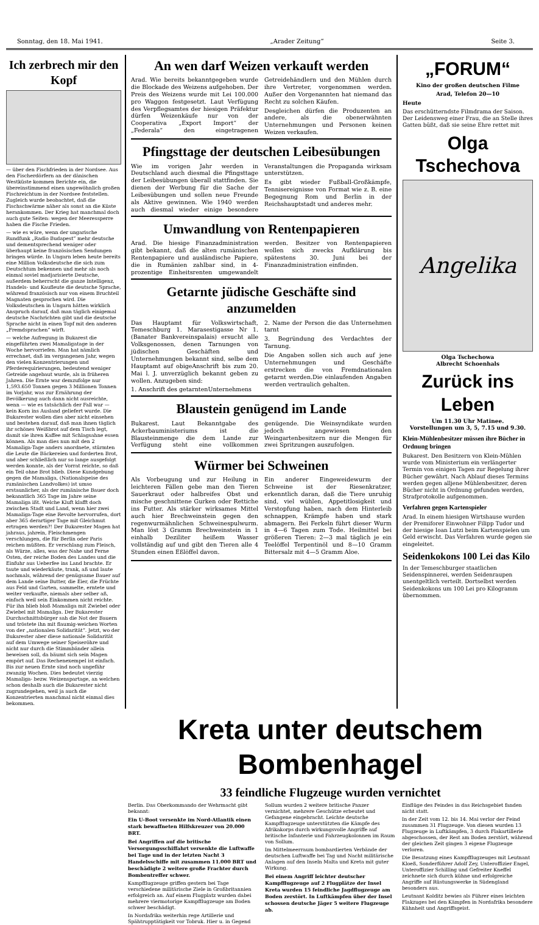Sonntag, den 18. Mai 1941. „Arader Zeitung“Seite 3.
Ich zerbrech mir den Kopf
— über den Fischfrieden in der Nordsee. Aus den Fischerdörfern an der dänischen Westküste kommen Berichte ein, die übereinstimmend einen ungewöhnlich großen Fischreichtum in der Nordsee feststellen. Zugleich wurde beobachtet, daß die Fischschwärme näher als sonst an die Küste herankommen. Der Krieg hat manchmal doch auch gute Seiten: wegen der Meeressperre haben die Fische Frieden.
— wie es wäre, wenn der ungarische Rundfunk „Radio Budapest“ mehr deutsche und dementsprechend weniger oder überhaupt keine französischen Sendungen bringen würde. In Ungarn leben heute bereits eine Million Volksdeutsche die sich zum Deutschtum bekennen und mehr als noch einmal soviel madjarisierte Deutsche, außerdem beherrscht die ganze Intelligenz, Handels- und Kaufleute die deutsche Sprache, während französisch nur von einem Bruchteil Magnaten gesprochen wird. Die Volksdeutschen in Ungarn hätten wirklich Anspruch darauf, daß man täglich einigemal deutsche Nachrichten gibt und die deutsche Sprache nicht in einen Topf mit den anderen „Fremdsprachen“ wirft.
— welche Aufregung in Bukarest die eingeführten zwei Mamaligatage in der Woche hervorriefen. Man hat nämlich errechnet, daß im vergangenen Jahr, wegen den vielen Konzentrierungen und Pferderequirierungen, bedeutend weniger Getreide angebaut wurde, als in früheren Jahren. Die Ernte war demzufolge nur 1,593.650 Tonnen gegen 3 Millionen Tonnen im Vorjahr, was zur Ernährung der Bevölkerung auch dann nicht ausreichte, wenn — wie es tatsächlich der Fall war — kein Korn ins Ausland geliefert wurde. Die Bukarester wollen dies aber nicht einsehen und bestehen darauf, daß man ihnen täglich ihr schönes Weißbrot auf dem Tisch legt, damit sie ihren Kaffee mit Schlagsahne essen können. Als man dies nun mit den 2 Mamaliga-Tage anders anordnete, stürmten die Leute die Bäckereien und forderten Brot, und aber schließlich nur so lange ausgefolgt werden konnte, als der Vorrat reichte, so daß ein Teil ohne Brot blieb. Diese Kundgebung gegen die Mamaliga, (Nationalspeise des rumänischen Landvolkes) ist umso erstaunlicher, als der rumänische Bauer doch bekanntlich 365 Tage im Jahre seine Mamaliga ißt. Welche Kluft klafft doch zwischen Stadt und Land, wenn hier zwei Mamaliga-Tage eine Revolte hervorrufen, dort aber 365 derartiger Tage mit Gleichmut ertragen werden?! Der Bukarester Magen hat jahraus, jahrein, Fleischmengen verschlungen, die für Berlin oder Paris reichen müßten. Er verschlang zum Fleisch, als Würze, alles, was der Nahe und Ferne Osten, der reiche Boden des Landes und die Einfuhr aus Ueberfee ins Land brachte. Er taute und wiederkäute, trank, aß und laute nochmals, während der genügsame Bauer auf dem Lande seine Butter, die Eier, die Früchte aus Feld und Garten, sammelte, erntete und weiter verkaufte, niemals aber selber aß, einfach weil sein Einkommen nicht reichte. Für ihn blieb bloß Mamaliga mit Zwiebel oder Zwiebel mit Mamaliga. Der Bukarester Durchschnittsbürger sah die Not der Bauern und tröstete ihn mit flaumig-weichen Worten von der „nationalen Solidarität“. Jetzt, wo der Bukarester aber diese nationale Solidarität auf dem Umwege seiner Speiseröhre und nicht nur durch die Stimmbänder allein beweisen soll, da bäumt sich sein Magen empört auf. Das Rechenexempel ist einfach. Bis zur neuen Ernte sind noch ungefähr zwanzig Wochen. Dies bedeutet vierzig Mamaliga- bezw. Weizenspartage, an welchen schon deshalb auch die Bukarester nicht zugrundegehen, weil ja auch die Konzentrierten manchmal nicht einmal dies bekommen.
An wen darf Weizen verkauft werden
Arad. Wie bereits bekanntgegeben wurde die Blockade des Weizens aufgehoben. Der Preis des Weizens wurde mit Lei 100.000 pro Waggon festgesetzt. Laut Verfügung des Verpflegsamtes der hiesigen Präfektur dürfen Weizenkäufe nur von der Cooperativa „Export Import“ der „Federala“ den eingetragenen Getreidehändlern und den Mühlen durch ihre Vertreter, vorgenommen werden. Außer den Vorgenannten hat niemand das Recht zu solchen Käufen.
Desgleichen dürfen die Produzenten an andere, als die obenerwähnten Unternehmungen und Personen keinen Weizen verkaufen.
Pfingsttage der deutschen Leibesübungen
Wie im vorigen Jahr werden in Deutschland auch diesmal die Pfingsttage der Leibesübungen überall stattfinden. Sie dienen der Werbung für die Sache der Leibesübungen und sollen neue Freunde als Aktive gewinnen. Wie 1940 werden auch diesmal wieder einige besondere Veranstaltungen die Propaganda wirksam unterstützen.
Es gibt wieder Fußball-Großkämpfe, Tennisereignisse von Format wie z. B. eine Begegnung Rom und Berlin in der Reichshauptstadt und anderes mehr.
Umwandlung von Rentenpapieren
Arad. Die hiesige Finanzadministration gibt bekannt, daß die alten rumänischen Rentenpapiere und ausländische Papiere, die in Rumänien zahlbar sind, in 4-prozentige Einheitsrenten umgewandelt werden. Besitzer von Rentenpapieren wollen sich zwecks Aufklärung bis spätestens 30. Juni bei der Finanzadministration einfinden.
Getarnte jüdische Geschäfte sind anzumelden
Das Hauptamt für Volkswirtschaft, Temeschburg 1. Marasestigasse Nr 1. (Banater Bankvereinspalais) ersucht alle Volksgenossen, denen Tarnungen von jüdischen Geschäften und Unternehmungen bekannt sind, selbe dem Hauptamt auf obigeAnschrift bis zum 20. Mai l. J. unverzüglich bekannt geben zu wollen. Anzugeben sind:
1. Anschrift des getarntenUnternehmens
2. Name der Person die das Unternehmen tarnt
3. Begründung des Verdachtes der Tarnung.
Die Angaben sollen sich auch auf jene Unternehmungen und Geschäfte erstrecken die von Fremdnationalen getarnt werden.Die einlaufenden Angaben werden vertraulich gehalten.
Blaustein genügend im Lande
Bukarest. Laut Bekanntgabe des Ackerbauministeriums ist die Blausteinmenge die dem Lande zur Verfügung steht eine vollkommen genügende. Die Weinsyndikate wurden jedoch angewiesen den Weingartenbesitzern nur die Mengen für zwei Spritzungen auszufolgen.
Würmer bei Schweinen
Als Vorbeugung und zur Heilung in leichteren Fällen gebe man den Tieren Sauerkraut oder halbreifes Obst und mische geschnittene Gurken oder Rettiche ins Futter. Als stärker wirksames Mittel auch hier Brechweinstein gegen den regenwurmähnlichen Schweinespulwurm. Man löst 3 Gramm Brechweinstein in 1 einhalb Deziliter heißem Wasser vollständig auf und gibt den Tieren alle 4 Stunden einen Eßlöffel davon.
Ein anderer Eingeweidewurm der Schweine ist der Riesenkratzer, erkenntlich daran, daß die Tiere unruhig sind, viel wühlen, Appetitlosigkeit und Verstopfung haben, nach dem Hinterleib schnappen, Krämpfe haben und stark abmagern. Bei Ferkeln führt dieser Wurm in 4—6 Tagen zum Tode. Heilmittel bei größeren Tieren: 2—3 mal täglich je ein Teelöffel Terpentinöl und 8—10 Gramm Bittersalz mit 4—5 Gramm Aloe.
„FORUM“
Kino der großen deutschen Filme
Arad, Telefon 20—10
Heute
Das erschütterndste Filmdrama der Saison. Der Leidensweg einer Frau, die an Stelle ihres Gatten büßt, daß sie seine Ehre rettet mit
Olga Tschechova
Angelika
Olga Tschechowa
Albrecht Schoenhals
Zurück ins Leben
Um 11.30 Uhr Matinee.
Vorstellungen um 3, 5, 7.15 und 9.30.
Klein-Mühlenbesitzer müssen ihre Bücher in Ordnung bringen
Bukarest. Den Besitzern von Klein-Mühlen wurde vom Ministerium ein verlängerter Termin von einigen Tagen zur Regelung ihrer Bücher gewährt. Nach Ablauf dieses Termins werden gegen alljene Mühlenbesitzer, deren Bücher nicht in Ordnung gefunden werden, Strafprotokolle aufgenommen.
Verfahren gegen Kartenspieler
Arad. In einem hiesigen Wirtshause wurden der Premiforer Einwohner Filipp Tudor und der hiesige Ioan Lutzi beim Kartenspielen um Geld erwischt. Das Verfahren wurde gegen sie eingeleitet.
Seidenkokons 100 Lei das Kilo
In der Temeschburger staatlichen Seidenspinnerei, werden Seidenraupen unentgeltlich verteilt. Dortselbst werden Seidenkokons um 100 Lei pro Kilogramm übernommen.
Kreta unter deutschem Bombenhagel
33 feindliche Flugzeuge wurden vernichtet
Berlin. Das Oberkommando der Wehrmacht gibt bekannt:
Ein U-Boot versenkte im Nord-Atlantik einen stark bewaffneten Hilfskreuzer von 20.000 BRT.
Bei Angriffen auf die britische Versorgungsschiffahrt versenkte die Luftwaffe bei Tage und in der letzten Nacht 3 Handelsschiffe mit zusammen 11.000 BRT und beschädigte 2 weitere große Frachter durch Bombentreffer schwer.
Kampfflugzeuge griffen gestern bei Tage verschiedene militärische Ziele in Großbritannien erfolgreich an. Auf einem Flugplatz wurden dabei mehrere viermotorige Kampfflugzeuge am Boden schwer beschädigt.
In Nordafrika weiterhin rege Artillerie und Spähtrupptätigkeit vor Tobruk. Hier u. in Gegend Sollum wurden 2 weitere britische Panzer vernichtet, mehrere Geschütze erbeutet und Gefangene eingebracht. Leichte deutsche Kampfflugzeuge unterstützten die Kämpfe des Afrikakorps durch wirkungsvolle Angriffe auf britische Infanterie und Fahrzeugkolonnen im Raum von Sollum.
Im Mittelmeerraum bombardierten Verbände der deutschen Luftwaffe bei Tag und Nacht militärische Anlagen auf den Inseln Malta und Kreta mit guter Wirkung.
Bei einem Angriff leichter deutscher Kampfflugzeuge auf 2 Flugplätze der Insel Kreta wurden 15 feindliche Jagdflugzeuge am Boden zerstört. In Luftkämpfen über der Insel schossen deutsche Jäger 5 weitere Flugzeuge ab.
Einflüge des Feindes in das Reichsgebiet fanden nicht statt.
In der Zeit vom 12. bis 14. Mai verlor der Feind zusammen 31 Flugzeuge. Von diesen wurden 13 Flugzeuge in Luftkämpfen, 3 durch Flakartillerie abgeschossen, der Rest am Boden zerstört, während der gleichen Zeit gingen 3 eigene Flugzeuge verloren.
Die Besatzung eines Kampfflugzeuges mit Leutnant Kloeß, Sonderführer Adolf Zey, Unteroffizier Engel, Unteroffizier Schilling und Gefreiter Kneffel zeichnete sich durch kühne und erfolgreiche Angriffe auf Rüstungswerke in Südengland besonders aus.
Leutnant Kolditz bewies als Führer eines leichten Flakzuges bei den Kämpfen in Nordafrika besondere Kühnheit und Angriffsgeist.